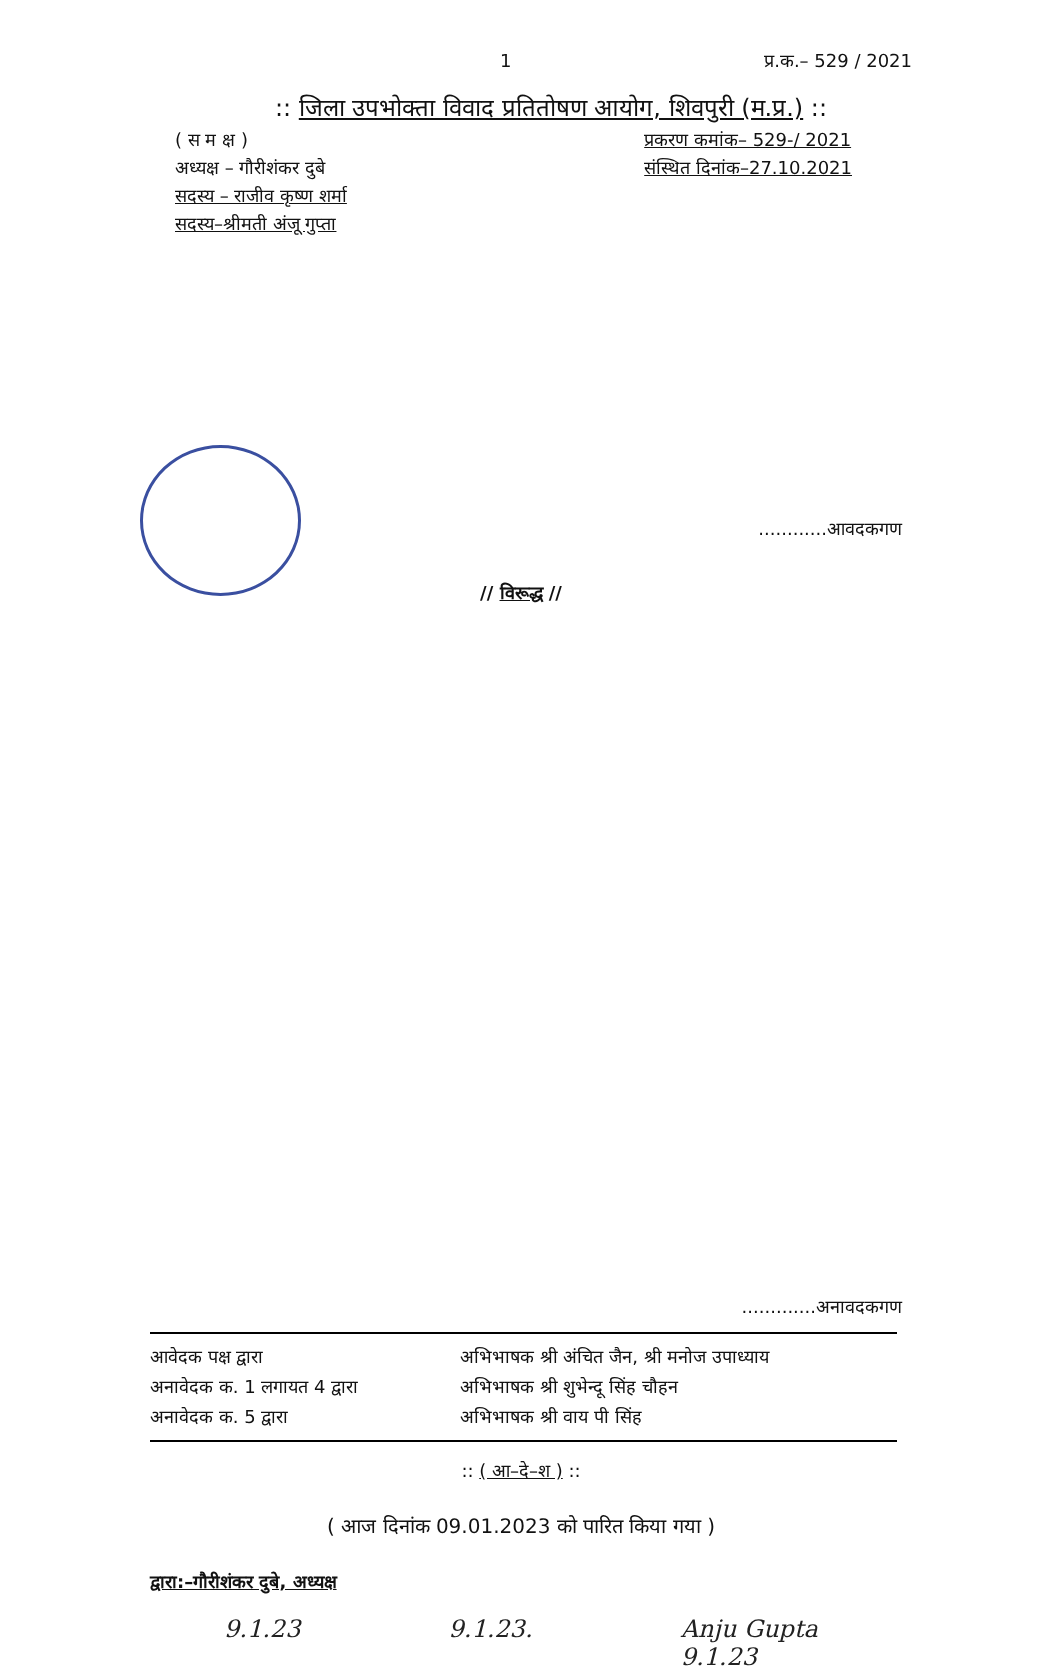1 प्र.क.– 529 / 2021
:: जिला उपभोक्ता विवाद प्रतितोषण आयोग, शिवपुरी (म.प्र.) ::
( स म क्ष )
अध्यक्ष – गौरीशंकर दुबे
सदस्य – राजीव कृष्ण शर्मा
सदस्य–श्रीमती अंजू गुप्ता
प्रकरण कमांक– 529-/ 2021
संस्थित दिनांक–27.10.2021
............आवदकगण
// विरूद्ध //
.............अनावदकगण
आवेदक पक्ष द्वारा
अभिभाषक श्री अंचित जैन, श्री मनोज उपाध्याय
अनावेदक क. 1 लगायत 4 द्वारा
अभिभाषक श्री शुभेन्दू सिंह चौहन
अनावेदक क. 5 द्वारा
अभिभाषक श्री वाय पी सिंह
:: ( आ–दे–श ) ::
( आज दिनांक 09.01.2023 को पारित किया गया )
द्वारा:–गौरीशंकर दुबे, अध्यक्ष
9.1.23 9.1.23. Anju Gupta
9.1.23